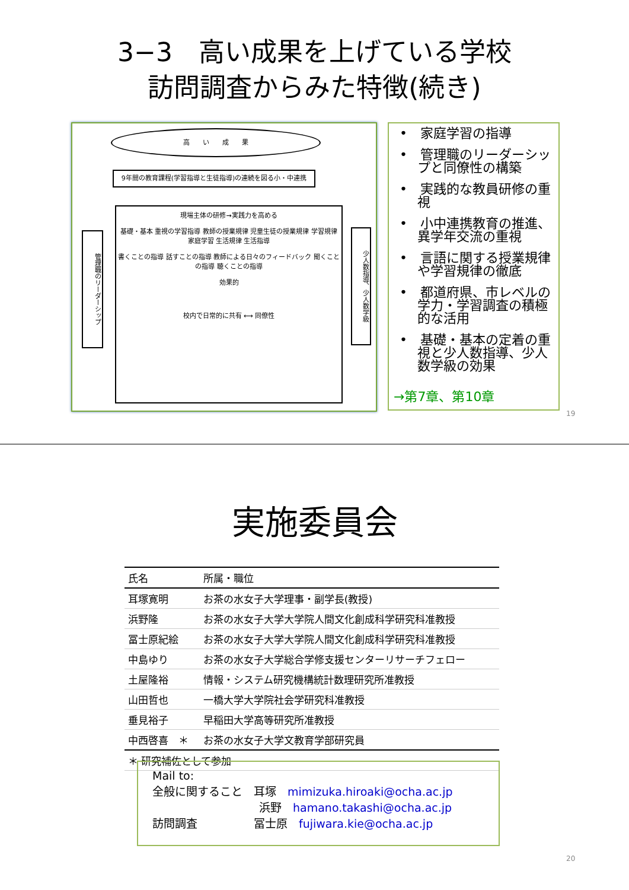3−3　高い成果を上げている学校
訪問調査からみた特徴(続き)
高　　い　　成　　果
9年間の教育課程(学習指導と生徒指導)の連続を図る小・中連携
現場主体の研修→実践力を高める
基礎・基本 重視の学習指導 教師の授業規律 児童生徒の授業規律 学習規律 家庭学習 生活規律 生活指導
書くことの指導 話すことの指導 教師による日々のフィードバック 聞くことの指導 聴くことの指導
効果的
校内で日常的に共有 ⟷ 同僚性
管理職のリーダーシップ
少人数指導、少人数学級
•　家庭学習の指導
•　管理職のリーダーシップと同僚性の構築
•　実践的な教員研修の重視
•　小中連携教育の推進、異学年交流の重視
•　言語に関する授業規律や学習規律の徹底
•　都道府県、市レベルの学力・学習調査の積極的な活用
•　基礎・基本の定着の重視と少人数指導、少人数学級の効果
→第7章、第10章
19
実施委員会
| 氏名 | 所属・職位 |
| --- | --- |
| 耳塚寛明 | お茶の水女子大学理事・副学長(教授) |
| 浜野隆 | お茶の水女子大学大学院人間文化創成科学研究科准教授 |
| 冨士原紀絵 | お茶の水女子大学大学院人間文化創成科学研究科准教授 |
| 中島ゆり | お茶の水女子大学総合学修支援センターリサーチフェロー |
| 土屋隆裕 | 情報・システム研究機構統計数理研究所准教授 |
| 山田哲也 | 一橋大学大学院社会学研究科准教授 |
| 垂見裕子 | 早稲田大学高等研究所准教授 |
| 中西啓喜 ＊ | お茶の水女子大学文教育学部研究員 |
| ＊ 研究補佐として参加 | |
Mail to:
全般に関すること　耳塚　mimizuka.hiroaki@ocha.ac.jp
浜野　hamano.takashi@ocha.ac.jp
訪問調査　　　　　冨士原　fujiwara.kie@ocha.ac.jp
20